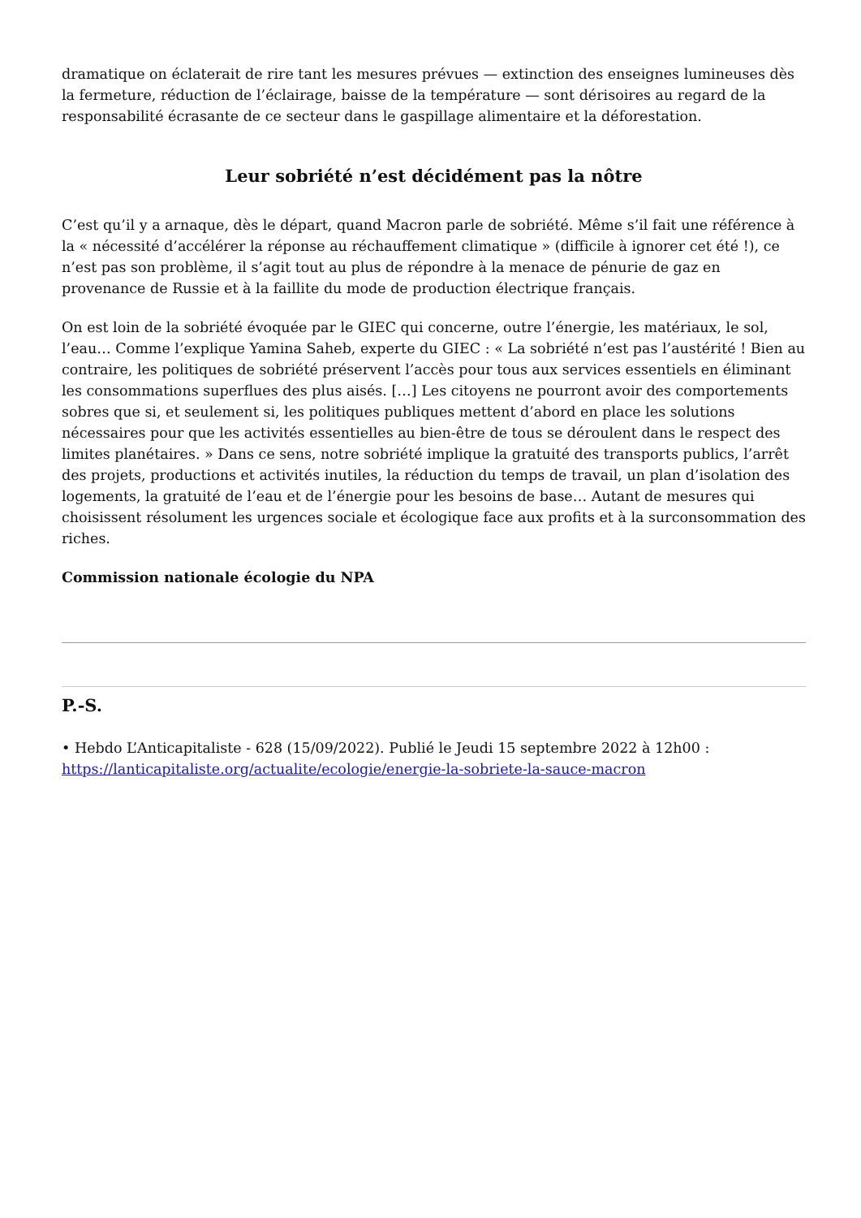dramatique on éclaterait de rire tant les mesures prévues — extinction des enseignes lumineuses dès la fermeture, réduction de l’éclairage, baisse de la température — sont dérisoires au regard de la responsabilité écrasante de ce secteur dans le gaspillage alimentaire et la déforestation.
Leur sobriété n’est décidément pas la nôtre
C’est qu’il y a arnaque, dès le départ, quand Macron parle de sobriété. Même s’il fait une référence à la « nécessité d’accélérer la réponse au réchauffement climatique » (difficile à ignorer cet été !), ce n’est pas son problème, il s’agit tout au plus de répondre à la menace de pénurie de gaz en provenance de Russie et à la faillite du mode de production électrique français.
On est loin de la sobriété évoquée par le GIEC qui concerne, outre l’énergie, les matériaux, le sol, l’eau… Comme l’explique Yamina Saheb, experte du GIEC : « La sobriété n’est pas l’austérité ! Bien au contraire, les politiques de sobriété préservent l’accès pour tous aux services essentiels en éliminant les consommations superflues des plus aisés. […] Les citoyens ne pourront avoir des comportements sobres que si, et seulement si, les politiques publiques mettent d’abord en place les solutions nécessaires pour que les activités essentielles au bien-être de tous se déroulent dans le respect des limites planétaires. » Dans ce sens, notre sobriété implique la gratuité des transports publics, l’arrêt des projets, productions et activités inutiles, la réduction du temps de travail, un plan d’isolation des logements, la gratuité de l’eau et de l’énergie pour les besoins de base… Autant de mesures qui choisissent résolument les urgences sociale et écologique face aux profits et à la surconsommation des riches.
Commission nationale écologie du NPA
P.-S.
• Hebdo L’Anticapitaliste - 628 (15/09/2022). Publié le Jeudi 15 septembre 2022 à 12h00 : https://lanticapitaliste.org/actualite/ecologie/energie-la-sobriete-la-sauce-macron